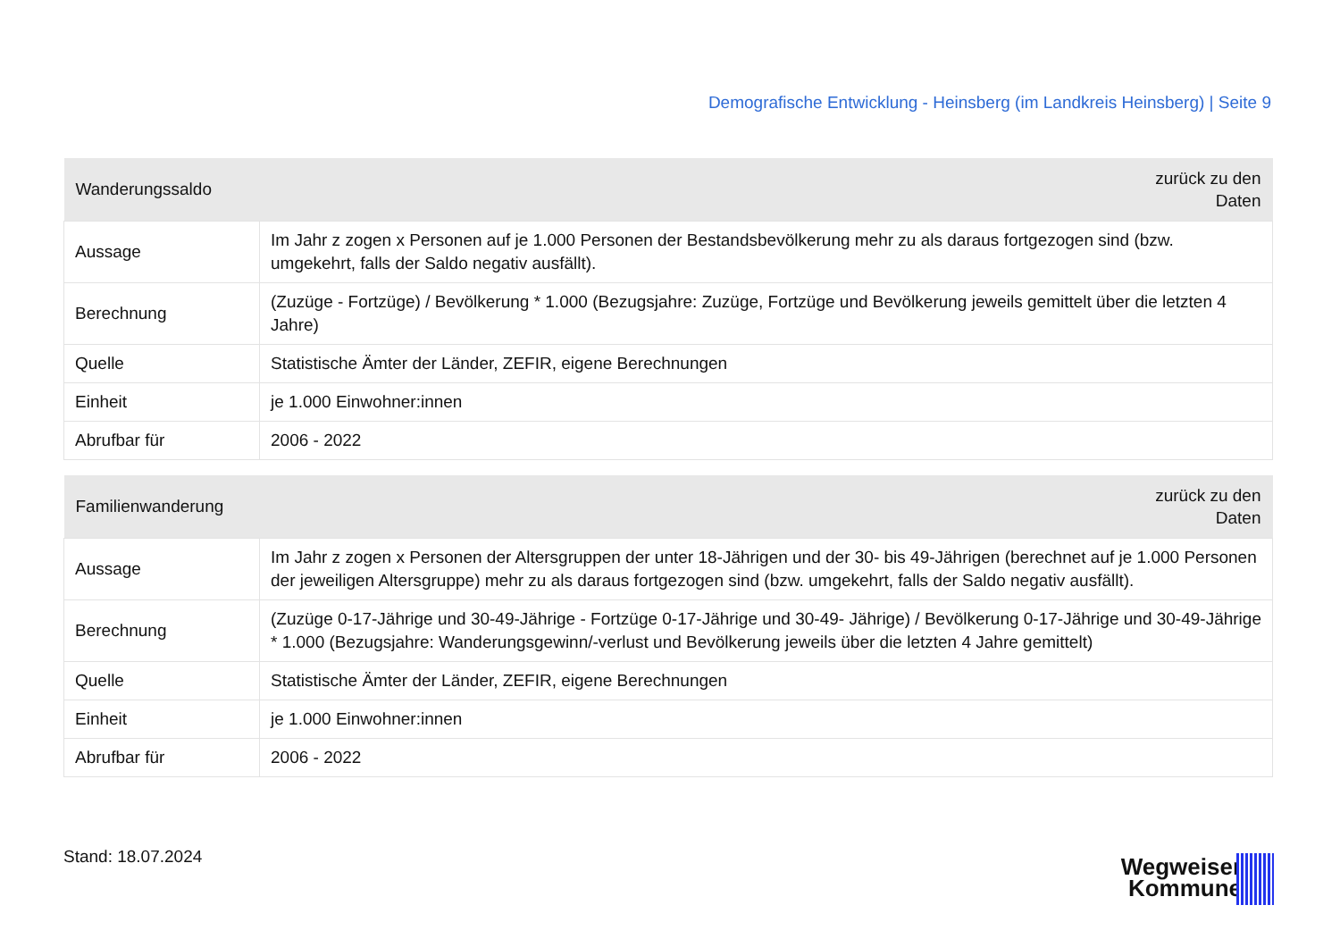Demografische Entwicklung - Heinsberg (im Landkreis Heinsberg) | Seite 9
| Wanderungssaldo | zurück zu den Daten |
| --- | --- |
| Aussage | Im Jahr z zogen x Personen auf je 1.000 Personen der Bestandsbevölkerung mehr zu als daraus fortgezogen sind (bzw. umgekehrt, falls der Saldo negativ ausfällt). |
| Berechnung | (Zuzüge - Fortzüge) / Bevölkerung * 1.000 (Bezugsjahre: Zuzüge, Fortzüge und Bevölkerung jeweils gemittelt über die letzten 4 Jahre) |
| Quelle | Statistische Ämter der Länder, ZEFIR, eigene Berechnungen |
| Einheit | je 1.000 Einwohner:innen |
| Abrufbar für | 2006 - 2022 |
| Familienwanderung | zurück zu den Daten |
| --- | --- |
| Aussage | Im Jahr z zogen x Personen der Altersgruppen der unter 18-Jährigen und der 30- bis 49-Jährigen (berechnet auf je 1.000 Personen der jeweiligen Altersgruppe) mehr zu als daraus fortgezogen sind (bzw. umgekehrt, falls der Saldo negativ ausfällt). |
| Berechnung | (Zuzüge 0-17-Jährige und 30-49-Jährige - Fortzüge 0-17-Jährige und 30-49- Jährige) / Bevölkerung 0-17-Jährige und 30-49-Jährige * 1.000 (Bezugsjahre: Wanderungsgewinn/-verlust und Bevölkerung jeweils über die letzten 4 Jahre gemittelt) |
| Quelle | Statistische Ämter der Länder, ZEFIR, eigene Berechnungen |
| Einheit | je 1.000 Einwohner:innen |
| Abrufbar für | 2006 - 2022 |
Stand: 18.07.2024
Wegweiser
Kommune